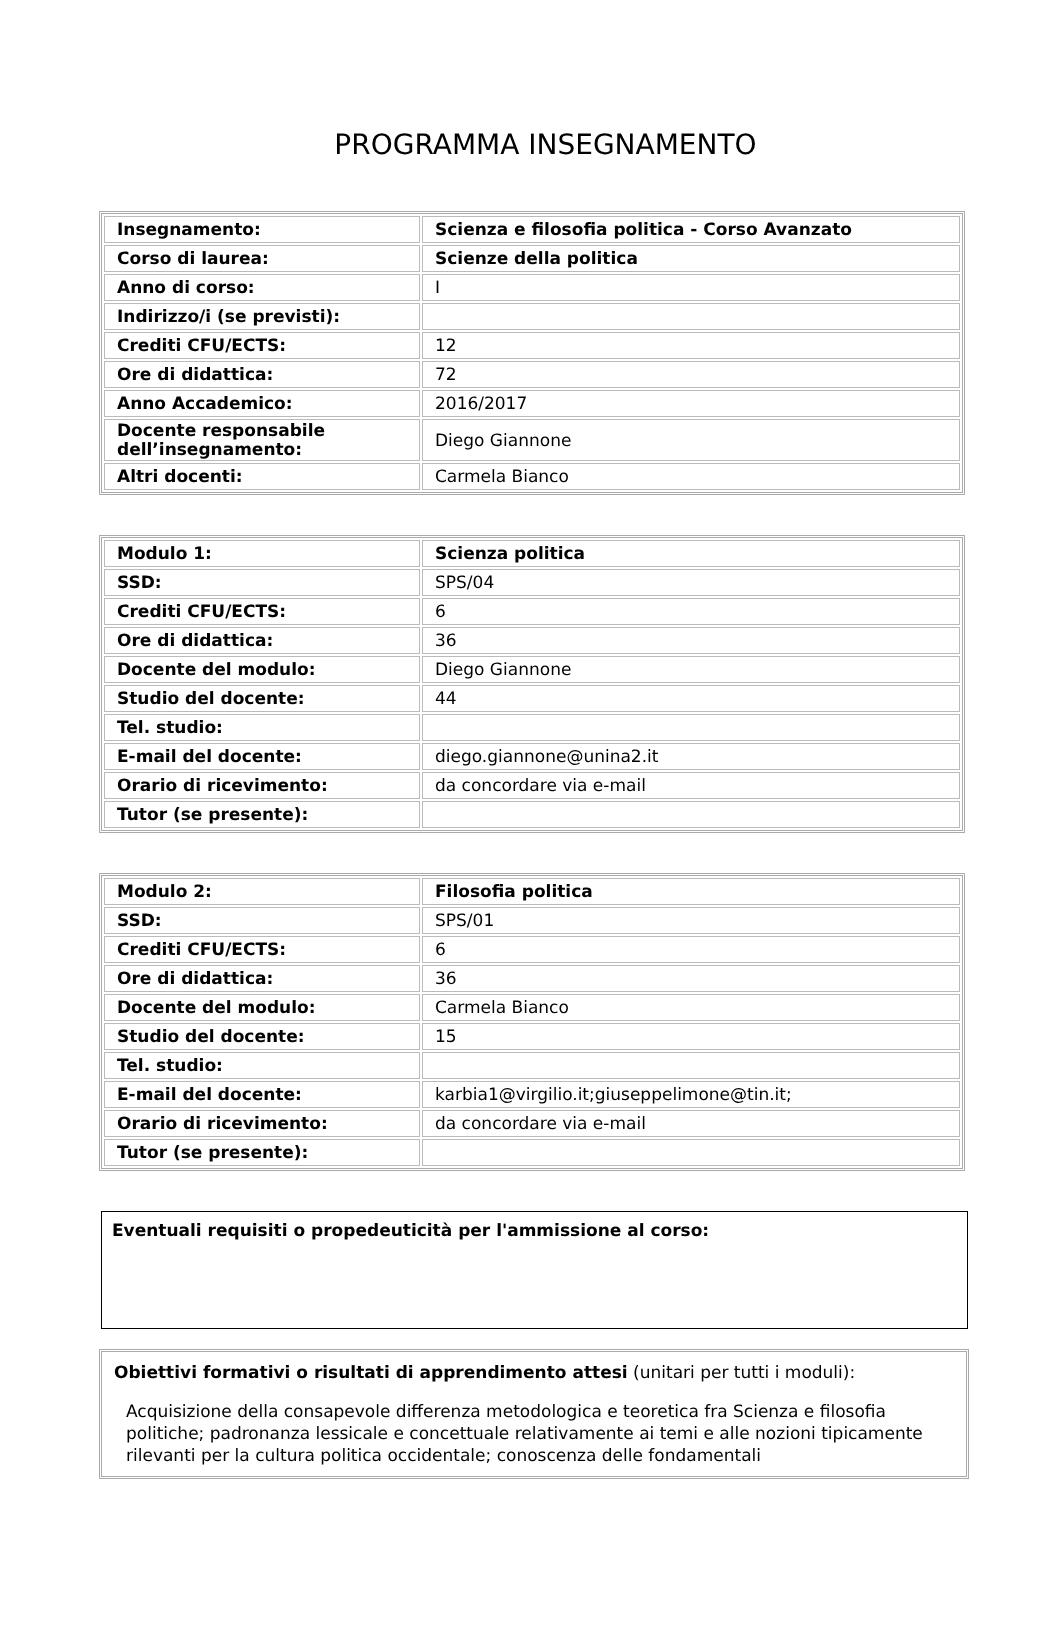PROGRAMMA INSEGNAMENTO
| Insegnamento: | Scienza e filosofia politica - Corso Avanzato |
| Corso di laurea: | Scienze della politica |
| Anno di corso: | I |
| Indirizzo/i (se previsti): | |
| Crediti CFU/ECTS: | 12 |
| Ore di didattica: | 72 |
| Anno Accademico: | 2016/2017 |
| Docente responsabile dell’insegnamento: | Diego Giannone |
| Altri docenti: | Carmela Bianco |
| Modulo 1: | Scienza politica |
| SSD: | SPS/04 |
| Crediti CFU/ECTS: | 6 |
| Ore di didattica: | 36 |
| Docente del modulo: | Diego Giannone |
| Studio del docente: | 44 |
| Tel. studio: | |
| E-mail del docente: | diego.giannone@unina2.it |
| Orario di ricevimento: | da concordare via e-mail |
| Tutor (se presente): | |
| Modulo 2: | Filosofia politica |
| SSD: | SPS/01 |
| Crediti CFU/ECTS: | 6 |
| Ore di didattica: | 36 |
| Docente del modulo: | Carmela Bianco |
| Studio del docente: | 15 |
| Tel. studio: | |
| E-mail del docente: | karbia1@virgilio.it;giuseppelimone@tin.it; |
| Orario di ricevimento: | da concordare via e-mail |
| Tutor (se presente): | |
Eventuali requisiti o propedeuticità per l'ammissione al corso:
Obiettivi formativi o risultati di apprendimento attesi (unitari per tutti i moduli):
Acquisizione della consapevole differenza metodologica e teoretica fra Scienza e filosofia politiche; padronanza lessicale e concettuale relativamente ai temi e alle nozioni tipicamente rilevanti per la cultura politica occidentale; conoscenza delle fondamentali